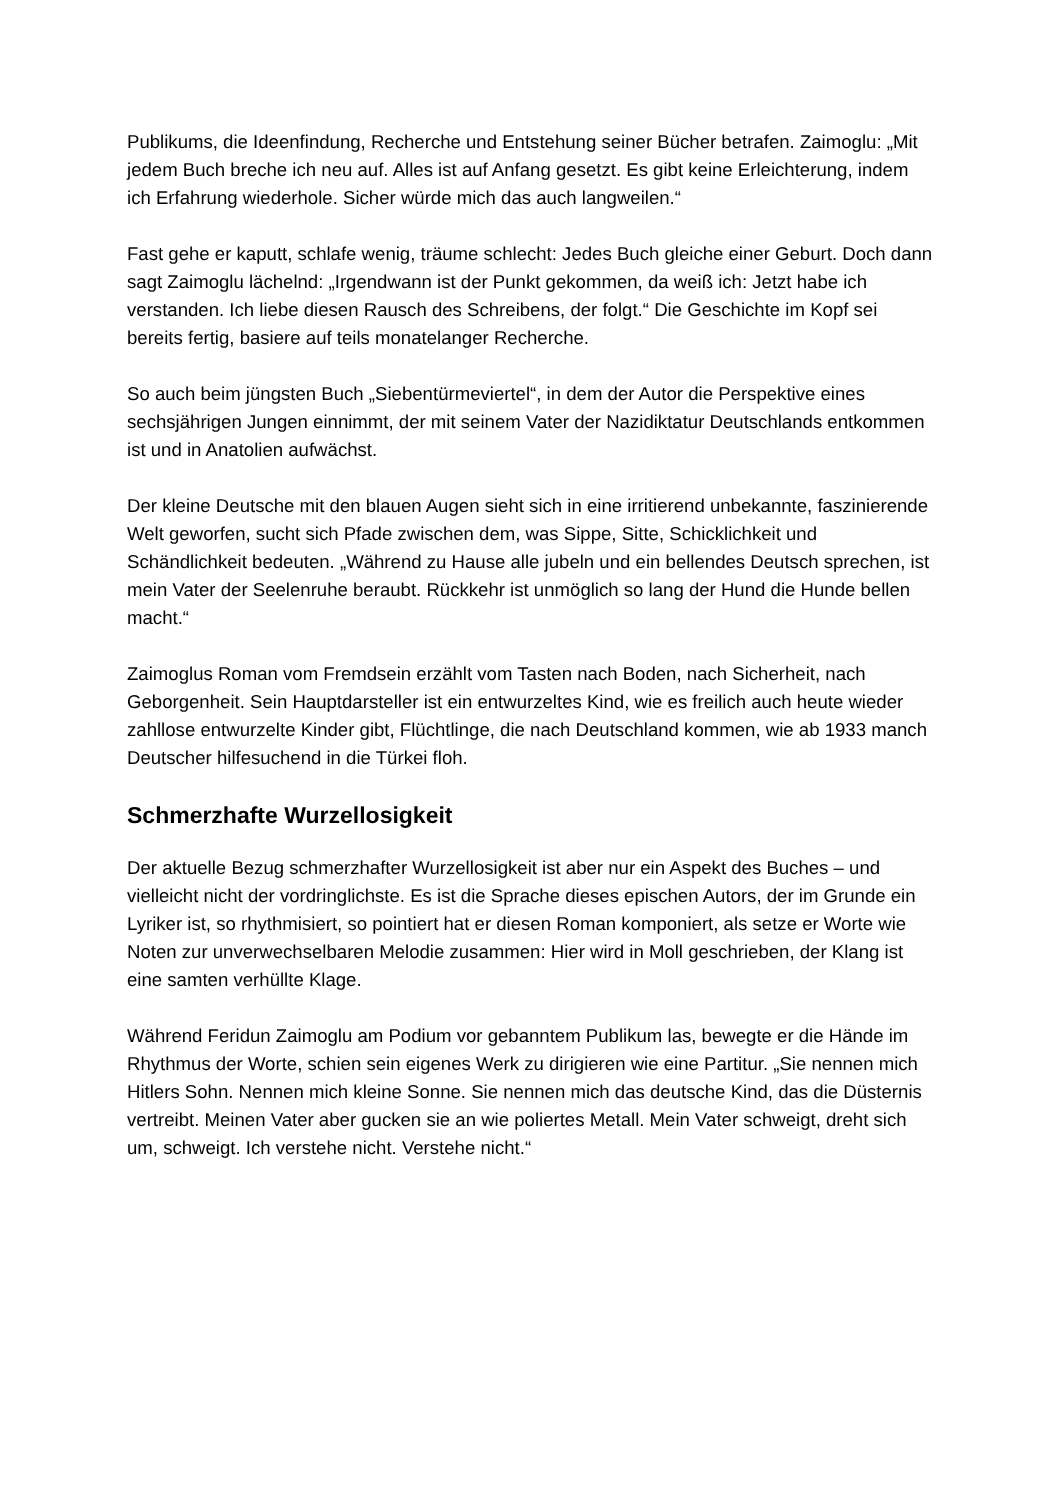Publikums, die Ideenfindung, Recherche und Entstehung seiner Bücher betrafen. Zaimoglu: „Mit jedem Buch breche ich neu auf. Alles ist auf Anfang gesetzt. Es gibt keine Erleichterung, indem ich Erfahrung wiederhole. Sicher würde mich das auch langweilen.“
Fast gehe er kaputt, schlafe wenig, träume schlecht: Jedes Buch gleiche einer Geburt. Doch dann sagt Zaimoglu lächelnd: „Irgendwann ist der Punkt gekommen, da weiß ich: Jetzt habe ich verstanden. Ich liebe diesen Rausch des Schreibens, der folgt.“ Die Geschichte im Kopf sei bereits fertig, basiere auf teils monatelanger Recherche.
So auch beim jüngsten Buch „Siebentürmeviertel“, in dem der Autor die Perspektive eines sechsjährigen Jungen einnimmt, der mit seinem Vater der Nazidiktatur Deutschlands entkommen ist und in Anatolien aufwächst.
Der kleine Deutsche mit den blauen Augen sieht sich in eine irritierend unbekannte, faszinierende Welt geworfen, sucht sich Pfade zwischen dem, was Sippe, Sitte, Schicklichkeit und Schändlichkeit bedeuten. „Während zu Hause alle jubeln und ein bellendes Deutsch sprechen, ist mein Vater der Seelenruhe beraubt. Rückkehr ist unmöglich so lang der Hund die Hunde bellen macht.“
Zaimoglus Roman vom Fremdsein erzählt vom Tasten nach Boden, nach Sicherheit, nach Geborgenheit. Sein Hauptdarsteller ist ein entwurzeltes Kind, wie es freilich auch heute wieder zahllose entwurzelte Kinder gibt, Flüchtlinge, die nach Deutschland kommen, wie ab 1933 manch Deutscher hilfesuchend in die Türkei floh.
Schmerzhafte Wurzellosigkeit
Der aktuelle Bezug schmerzhafter Wurzellosigkeit ist aber nur ein Aspekt des Buches – und vielleicht nicht der vordringlichste. Es ist die Sprache dieses epischen Autors, der im Grunde ein Lyriker ist, so rhythmisiert, so pointiert hat er diesen Roman komponiert, als setze er Worte wie Noten zur unverwechselbaren Melodie zusammen: Hier wird in Moll geschrieben, der Klang ist eine samten verhüllte Klage.
Während Feridun Zaimoglu am Podium vor gebanntem Publikum las, bewegte er die Hände im Rhythmus der Worte, schien sein eigenes Werk zu dirigieren wie eine Partitur. „Sie nennen mich Hitlers Sohn. Nennen mich kleine Sonne. Sie nennen mich das deutsche Kind, das die Düsternis vertreibt. Meinen Vater aber gucken sie an wie poliertes Metall. Mein Vater schweigt, dreht sich um, schweigt. Ich verstehe nicht. Verstehe nicht.“